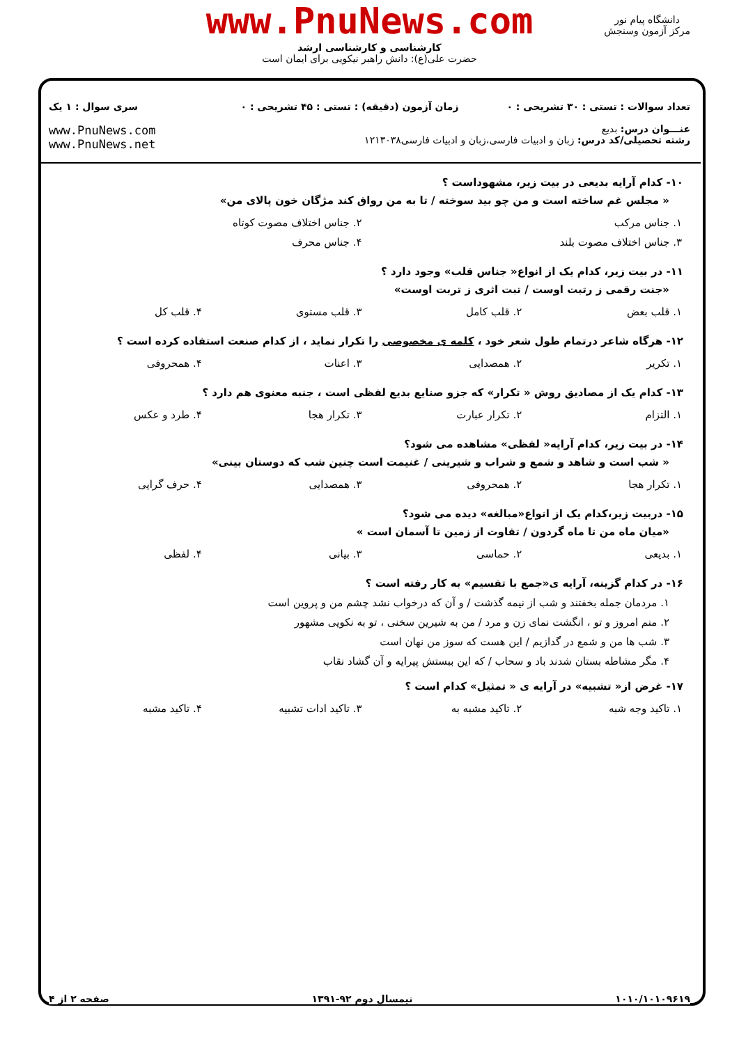www.PnuNews.com
کارشناسی و کارشناسی ارشد
حضرت علی(ع): دانش راهبر نیکویی برای ایمان است
دانشگاه پیام نور
مرکز آزمون وسنجش
| تعداد سوالات : تستی : ۳۰ تشریحی : ۰ | زمان آزمون (دقیقه) : تستی : ۴۵ تشریحی : ۰ | سری سوال : ۱ یک |
| عنـــوان درس: بدیع رشته تحصیلی/کد درس: زبان و ادبیات فارسی،زبان و ادبیات فارسی۱۲۱۳۰۳۸ | | www.PnuNews.com www.PnuNews.net |
۱۰- کدام آرایه بدیعی در بیت زیر، مشهوداست ؟
« مجلس غم ساخته است و من چو بید سوخته / تا به من رواق کند مژگان خون پالای من»
| ۱. جناس مرکب | ۲. جناس اختلاف مصوت کوتاه |
| ۳. جناس اختلاف مصوت بلند | ۴. جناس محرف |
۱۱- در بیت زیر، کدام یک از انواع« جناس قلب» وجود دارد ؟
«جنت رقمی ز رتبت اوست / تبت اثری ز تربت اوست»
| ۱. قلب بعض | ۲. قلب کامل | ۳. قلب مستوی | ۴. قلب کل |
۱۲- هرگاه شاعر درتمام طول شعر خود ، کلمه ی مخصوصی را تکرار نماید ، از کدام صنعت استفاده کرده است ؟
| ۱. تکریر | ۲. همصدایی | ۳. اعنات | ۴. همحروفی |
۱۳- کدام یک از مصادیق روش « تکرار» که جزو صنایع بدیع لفظی است ، جنبه معنوی هم دارد ؟
| ۱. التزام | ۲. تکرار عبارت | ۳. تکرار هجا | ۴. طرد و عکس |
۱۴- در بیت زیر، کدام آرایه« لفظی» مشاهده می شود؟
« شب است و شاهد و شمع و شراب و شیرینی / غنیمت است چنین شب که دوستان بینی»
| ۱. تکرار هجا | ۲. همحروفی | ۳. همصدایی | ۴. حرف گرایی |
۱۵- دربیت زیر،کدام یک از انواع«مبالغه» دیده می شود؟
«میان ماه من تا ماه گردون / تفاوت از زمین تا آسمان است »
| ۱. بدیعی | ۲. حماسی | ۳. بیانی | ۴. لفظی |
۱۶- در کدام گزینه، آرایه ی«جمع با تقسیم» به کار رفته است ؟
۱. مردمان جمله بخفتند و شب از نیمه گذشت / و آن که درخواب نشد چشم من و پروین است
۲. منم امروز و تو ، انگشت نمای زن و مرد / من به شیرین سخنی ، تو به نکویی مشهور
۳. شب ها من و شمع در گدازیم / این هست که سوز من نهان است
۴. مگر مشاطه بستان شدند باد و سحاب / که این ببستش پیرایه و آن گشاد نقاب
۱۷- غرض از« تشبیه» در آرایه ی « تمثیل» کدام است ؟
| ۱. تاکید وجه شبه | ۲. تاکید مشبه به | ۳. تاکید ادات تشبیه | ۴. تاکید مشبه |
۱۰۱۰/۱۰۱۰۹۶۱۹ نیمسال دوم ۹۲-۱۳۹۱ صفحه ۲ از ۴